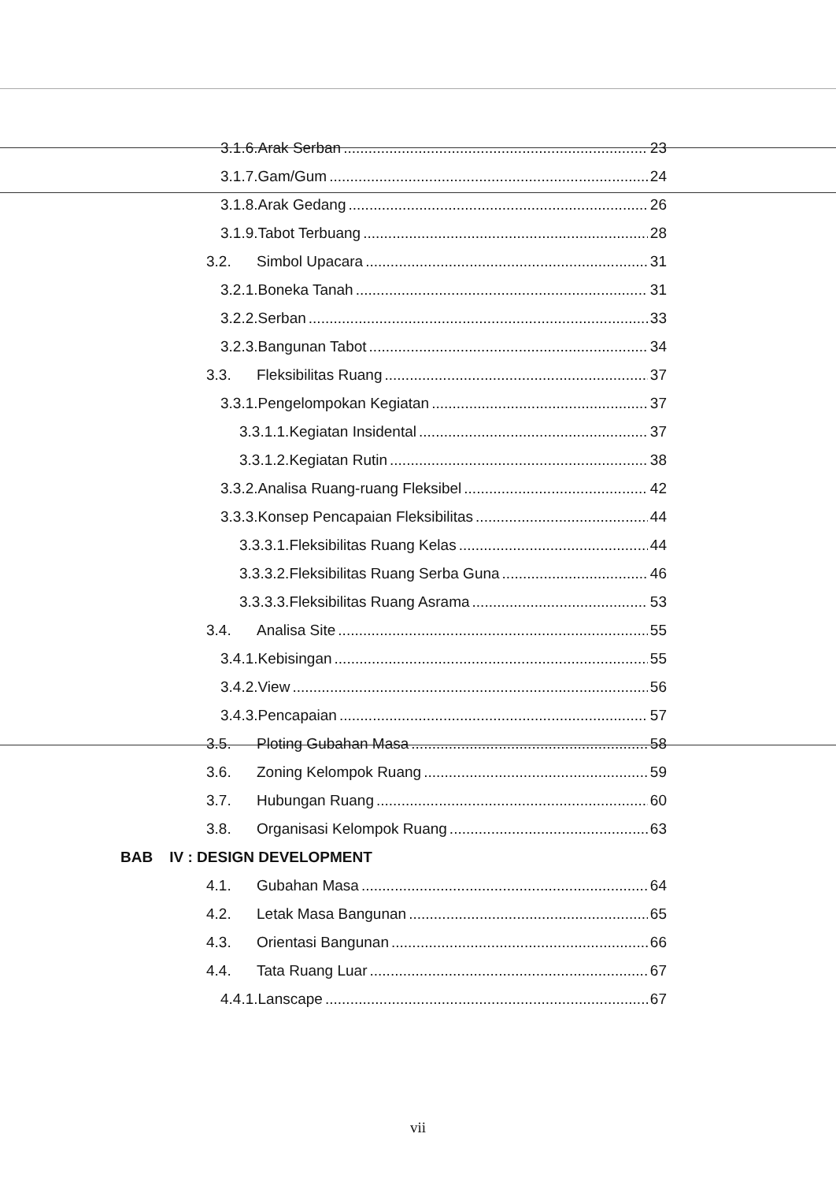3.1.6.Arak Serban 23
3.1.7.Gam/Gum 24
3.1.8.Arak Gedang 26
3.1.9.Tabot Terbuang 28
3.2. Simbol Upacara 31
3.2.1.Boneka Tanah 31
3.2.2.Serban 33
3.2.3.Bangunan Tabot 34
3.3. Fleksibilitas Ruang 37
3.3.1.Pengelompokan Kegiatan 37
3.3.1.1.Kegiatan Insidental 37
3.3.1.2.Kegiatan Rutin 38
3.3.2.Analisa Ruang-ruang Fleksibel 42
3.3.3.Konsep Pencapaian Fleksibilitas 44
3.3.3.1.Fleksibilitas Ruang Kelas 44
3.3.3.2.Fleksibilitas Ruang Serba Guna 46
3.3.3.3.Fleksibilitas Ruang Asrama 53
3.4. Analisa Site 55
3.4.1.Kebisingan 55
3.4.2.View 56
3.4.3.Pencapaian 57
3.5. Ploting Gubahan Masa 58
3.6. Zoning Kelompok Ruang 59
3.7. Hubungan Ruang 60
3.8. Organisasi Kelompok Ruang 63
BAB IV : DESIGN DEVELOPMENT
4.1. Gubahan Masa 64
4.2. Letak Masa Bangunan 65
4.3. Orientasi Bangunan 66
4.4. Tata Ruang Luar 67
4.4.1.Lanscape 67
vii